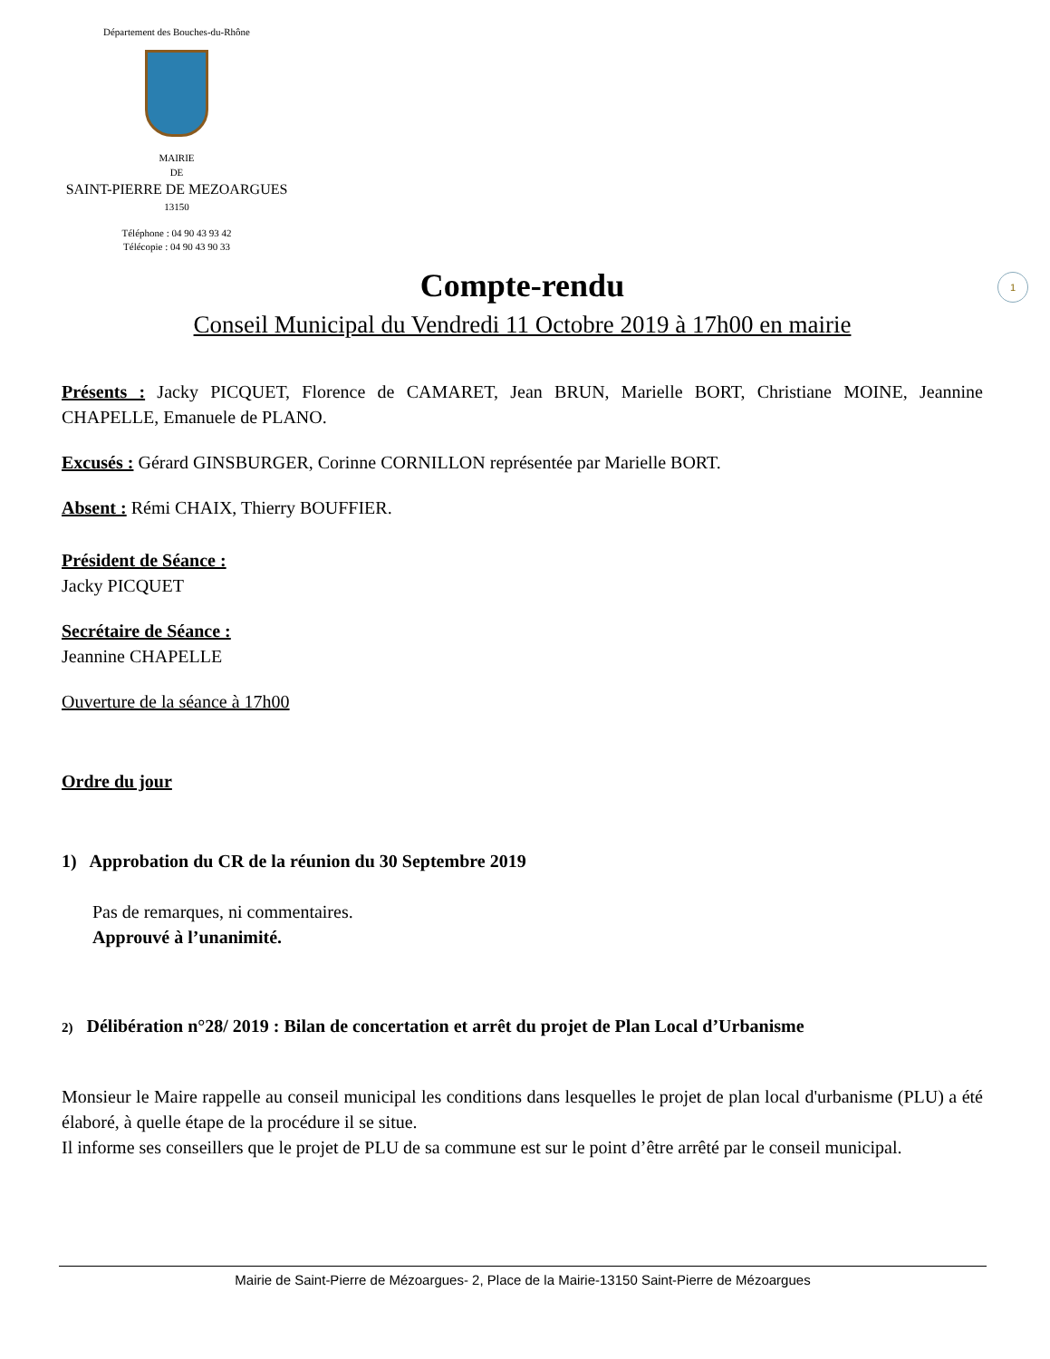Département des Bouches-du-Rhône
MAIRIE
DE
SAINT-PIERRE DE MEZOARGUES
13150
Téléphone : 04 90 43 93 42
Télécopie : 04 90 43 90 33
1
Compte-rendu
Conseil Municipal du Vendredi 11 Octobre 2019 à 17h00 en mairie
Présents : Jacky PICQUET, Florence de CAMARET, Jean BRUN, Marielle BORT, Christiane MOINE, Jeannine CHAPELLE, Emanuele de PLANO.
Excusés : Gérard GINSBURGER, Corinne CORNILLON représentée par Marielle BORT.
Absent : Rémi CHAIX, Thierry BOUFFIER.
Président de Séance :
Jacky PICQUET
Secrétaire de Séance :
Jeannine CHAPELLE
Ouverture de la séance à 17h00
Ordre du jour
1) Approbation du CR de la réunion du 30 Septembre 2019
Pas de remarques, ni commentaires.
Approuvé à l’unanimité.
2) Délibération n°28/ 2019 : Bilan de concertation et arrêt du projet de Plan Local d’Urbanisme
Monsieur le Maire rappelle au conseil municipal les conditions dans lesquelles le projet de plan local d'urbanisme (PLU) a été élaboré, à quelle étape de la procédure il se situe.
Il informe ses conseillers que le projet de PLU de sa commune est sur le point d’être arrêté par le conseil municipal.
Mairie de Saint-Pierre de Mézoargues- 2, Place de la Mairie-13150 Saint-Pierre de Mézoargues